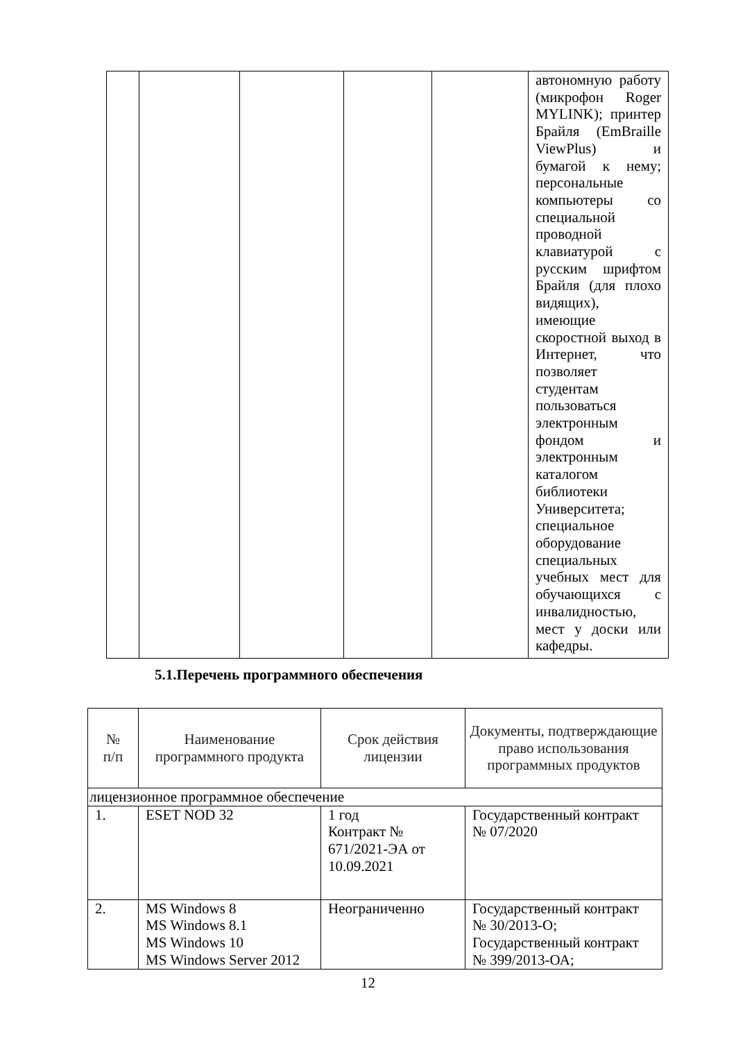| | | | | | автономную работу (микрофон Roger MYLINK); принтер Брайля (EmBraille ViewPlus) и бумагой к нему; персональные компьютеры со специальной проводной клавиатурой с русским шрифтом Брайля (для плохо видящих), имеющие скоростной выход в Интернет, что позволяет студентам пользоваться электронным фондом и электронным каталогом библиотеки Университета; специальное оборудование специальных учебных мест для обучающихся с инвалидностью, мест у доски или кафедры. |
5.1.Перечень программного обеспечения
| № п/п | Наименование программного продукта | Срок действия лицензии | Документы, подтверждающие право использования программных продуктов |
| --- | --- | --- | --- |
| лицензионное программное обеспечение | | | |
| 1. | ESET NOD 32 | 1 год Контракт № 671/2021-ЭА от 10.09.2021 | Государственный контракт № 07/2020 |
| 2. | MS Windows 8 MS Windows 8.1 MS Windows 10 MS Windows Server 2012 | Неограниченно | Государственный контракт № 30/2013-О; Государственный контракт № 399/2013-ОА; |
12